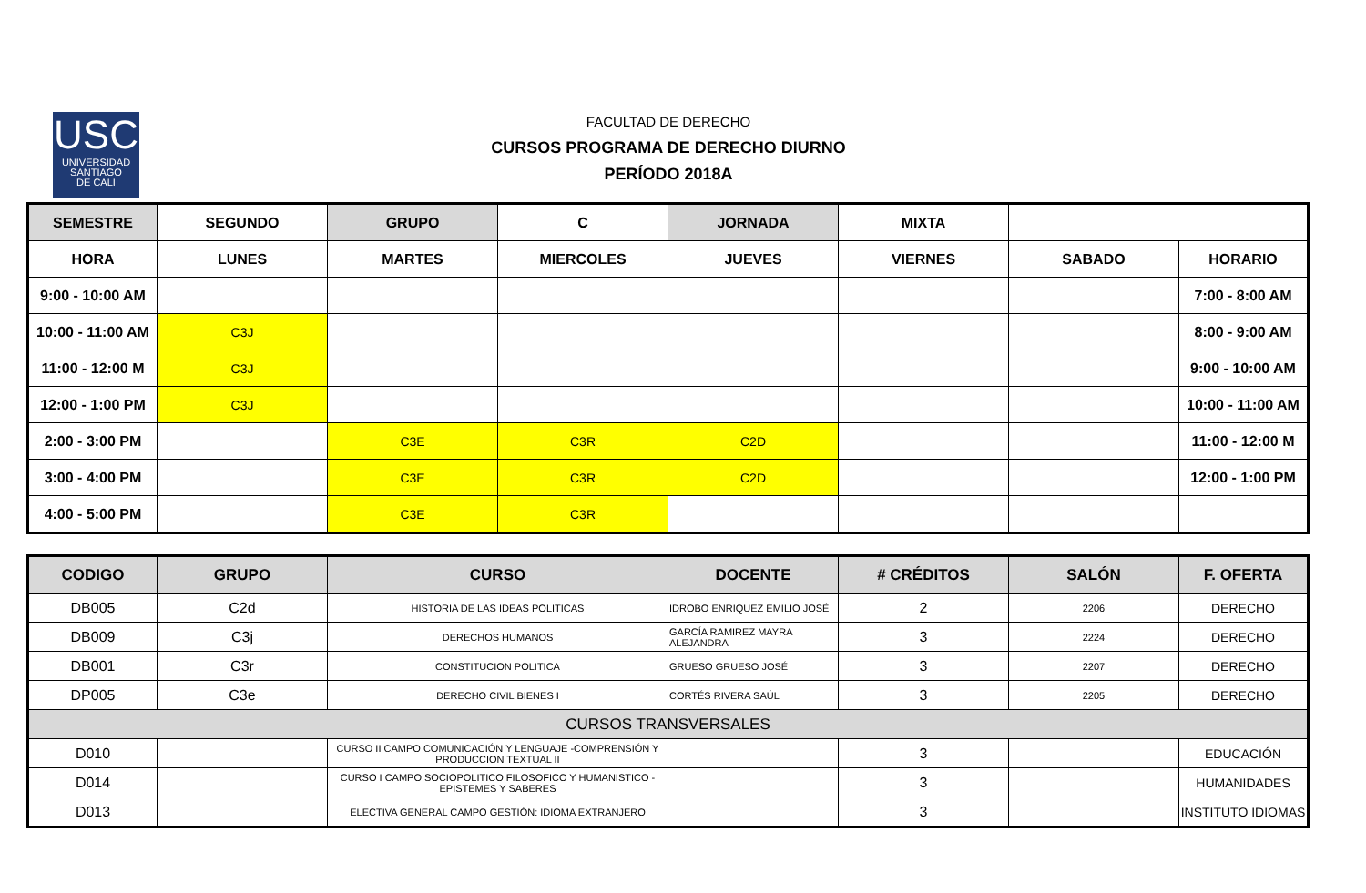USC
UNIVERSIDAD
SANTIAGO
DE CALI
FACULTAD DE DERECHO
CURSOS PROGRAMA DE DERECHO DIURNO
PERÍODO 2018A
| SEMESTRE | SEGUNDO | GRUPO | C | JORNADA | MIXTA | | |
| HORA | LUNES | MARTES | MIERCOLES | JUEVES | VIERNES | SABADO | HORARIO |
| 9:00 - 10:00 AM | | | | | | | 7:00 - 8:00 AM |
| 10:00 - 11:00 AM | C3J | | | | | | 8:00 - 9:00 AM |
| 11:00 - 12:00 M | C3J | | | | | | 9:00 - 10:00 AM |
| 12:00 - 1:00 PM | C3J | | | | | | 10:00 - 11:00 AM |
| 2:00 - 3:00 PM | | C3E | C3R | C2D | | | 11:00 - 12:00 M |
| 3:00 - 4:00 PM | | C3E | C3R | C2D | | | 12:00 - 1:00 PM |
| 4:00 - 5:00 PM | | C3E | C3R | | | | |
| CODIGO | GRUPO | CURSO | DOCENTE | # CRÉDITOS | SALÓN | F. OFERTA |
| --- | --- | --- | --- | --- | --- | --- |
| DB005 | C2d | HISTORIA DE LAS IDEAS POLITICAS | IDROBO ENRIQUEZ EMILIO JOSÉ | 2 | 2206 | DERECHO |
| DB009 | C3j | DERECHOS HUMANOS | GARCÍA RAMIREZ MAYRA ALEJANDRA | 3 | 2224 | DERECHO |
| DB001 | C3r | CONSTITUCION POLITICA | GRUESO GRUESO JOSÉ | 3 | 2207 | DERECHO |
| DP005 | C3e | DERECHO CIVIL BIENES I | CORTÉS RIVERA SAÚL | 3 | 2205 | DERECHO |
| CURSOS TRANSVERSALES | | | | | | |
| D010 | | CURSO II CAMPO COMUNICACIÓN Y LENGUAJE -COMPRENSIÓN Y PRODUCCION TEXTUAL II | | 3 | | EDUCACIÓN |
| D014 | | CURSO I CAMPO SOCIOPOLITICO FILOSOFICO Y HUMANISTICO - EPISTEMES Y SABERES | | 3 | | HUMANIDADES |
| D013 | | ELECTIVA GENERAL CAMPO GESTIÓN: IDIOMA EXTRANJERO | | 3 | | INSTITUTO IDIOMAS |